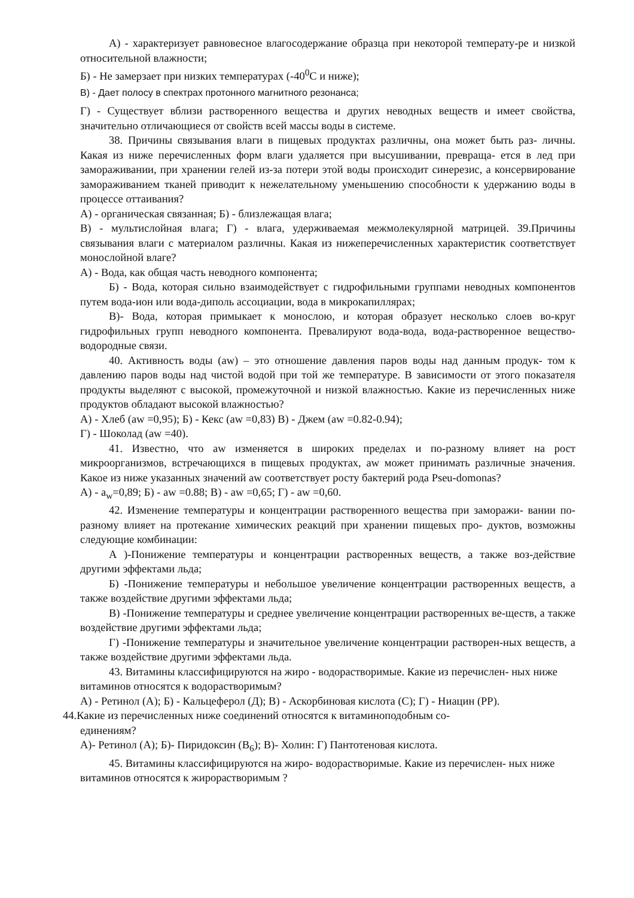А) - характеризует равновесное влагосодержание образца при некоторой температу-ре и низкой относительной влажности;
Б) - Не замерзает при низких температурах (-40<sup>0</sup>С и ниже);
В) - Дает полосу в спектрах протонного магнитного резонанса;
Г) - Существует вблизи растворенного вещества и других неводных веществ и имеет свойства, значительно отличающиеся от свойств всей массы воды в системе.
38. Причины связывания влаги в пищевых продуктах различны, она может быть раз- личны. Какая из ниже перечисленных форм влаги удаляется при высушивании, превраща- ется в лед при замораживании, при хранении гелей из-за потери этой воды происходит синерезис, а консервирование замораживанием тканей приводит к нежелательному уменьшению способности к удержанию воды в процессе оттаивания?
А) - органическая связанная; Б) - близлежащая влага;
В) - мультислойная влага; Г) - влага, удерживаемая межмолекулярной матрицей. 39.Причины связывания влаги с материалом различны. Какая из нижеперечисленных характеристик соответствует монослойной влаге?
А) - Вода, как общая часть неводного компонента;
Б) - Вода, которая сильно взаимодействует с гидрофильными группами неводных компонентов путем вода-ион или вода-диполь ассоциации, вода в микрокапиллярах;
В)- Вода, которая примыкает к монослою, и которая образует несколько слоев во-круг гидрофильных групп неводного компонента. Превалируют вода-вода, вода-растворенное вещество-водородные связи.
40. Активность воды (aw) – это отношение давления паров воды над данным продук- том к давлению паров воды над чистой водой при той же температуре. В зависимости от этого показателя продукты выделяют с высокой, промежуточной и низкой влажностью. Какие из перечисленных ниже продуктов обладают высокой влажностью?
А) - Хлеб (aw =0,95); Б) - Кекс (aw =0,83) В) - Джем (aw =0.82-0.94);
Г) - Шоколад (aw =40).
41. Известно, что aw изменяется в широких пределах и по-разному влияет на рост микроорганизмов, встречающихся в пищевых продуктах, aw может принимать различные значения. Какое из ниже указанных значений aw соответствует росту бактерий рода Pseu-domonas?
А) - a<sub>w</sub>=0,89; Б) - aw =0.88; В) - aw =0,65; Г) - aw =0,60.
42. Изменение температуры и концентрации растворенного вещества при заморажи- вании по-разному влияет на протекание химических реакций при хранении пищевых про- дуктов, возможны следующие комбинации:
А )-Понижение температуры и концентрации растворенных веществ, а также воз-действие другими эффектами льда;
Б) -Понижение температуры и небольшое увеличение концентрации растворенных веществ, а также воздействие другими эффектами льда;
В) -Понижение температуры и среднее увеличение концентрации растворенных ве-ществ, а также воздействие другими эффектами льда;
Г) -Понижение температуры и значительное увеличение концентрации растворен-ных веществ, а также воздействие другими эффектами льда.
43. Витамины классифицируются на жиро - водорастворимые. Какие из перечислен- ных ниже витаминов относятся к водорастворимым?
А) - Ретинол (А); Б) - Кальцеферол (Д); В) - Аскорбиновая кислота (С); Г) - Ниацин (РР).
44.Какие из перечисленных ниже соединений относятся к витаминоподобным со-
единениям?
А)- Ретинол (А); Б)- Пиридоксин (В<sub>6</sub>); В)- Холин: Г) Пантотеновая кислота.
45. Витамины классифицируются на жиро- водорастворимые. Какие из перечислен- ных ниже витаминов относятся к жирорастворимым ?